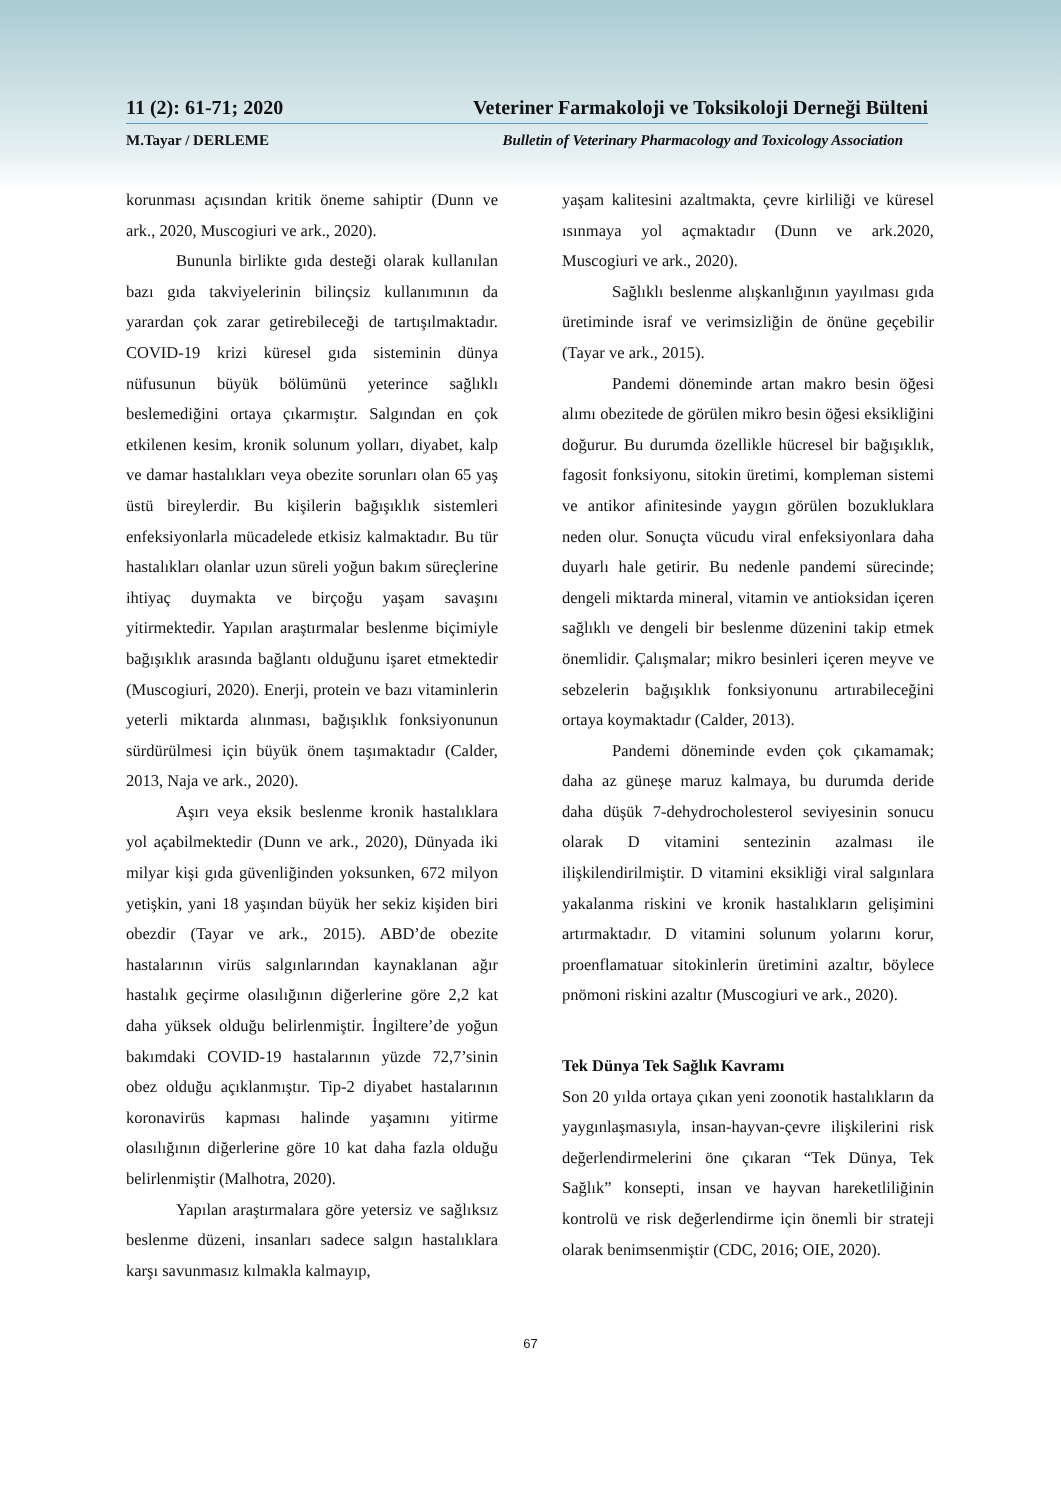11 (2): 61-71; 2020 Veteriner Farmakoloji ve Toksikoloji Derneği Bülteni
M.Tayar / DERLEME Bulletin of Veterinary Pharmacology and Toxicology Association
korunması açısından kritik öneme sahiptir (Dunn ve ark., 2020, Muscogiuri ve ark., 2020).
Bununla birlikte gıda desteği olarak kullanılan bazı gıda takviyelerinin bilinçsiz kullanımının da yarardan çok zarar getirebileceği de tartışılmaktadır. COVID-19 krizi küresel gıda sisteminin dünya nüfusunun büyük bölümünü yeterince sağlıklı beslemediğini ortaya çıkarmıştır. Salgından en çok etkilenen kesim, kronik solunum yolları, diyabet, kalp ve damar hastalıkları veya obezite sorunları olan 65 yaş üstü bireylerdir. Bu kişilerin bağışıklık sistemleri enfeksiyonlarla mücadelede etkisiz kalmaktadır. Bu tür hastalıkları olanlar uzun süreli yoğun bakım süreçlerine ihtiyaç duymakta ve birçoğu yaşam savaşını yitirmektedir. Yapılan araştırmalar beslenme biçimiyle bağışıklık arasında bağlantı olduğunu işaret etmektedir (Muscogiuri, 2020). Enerji, protein ve bazı vitaminlerin yeterli miktarda alınması, bağışıklık fonksiyonunun sürdürülmesi için büyük önem taşımaktadır (Calder, 2013, Naja ve ark., 2020).
Aşırı veya eksik beslenme kronik hastalıklara yol açabilmektedir (Dunn ve ark., 2020), Dünyada iki milyar kişi gıda güvenliğinden yoksunken, 672 milyon yetişkin, yani 18 yaşından büyük her sekiz kişiden biri obezdir (Tayar ve ark., 2015). ABD’de obezite hastalarının virüs salgınlarından kaynaklanan ağır hastalık geçirme olasılığının diğerlerine göre 2,2 kat daha yüksek olduğu belirlenmiştir. İngiltere’de yoğun bakımdaki COVID-19 hastalarının yüzde 72,7’sinin obez olduğu açıklanmıştır. Tip-2 diyabet hastalarının koronavirüs kapması halinde yaşamını yitirme olasılığının diğerlerine göre 10 kat daha fazla olduğu belirlenmiştir (Malhotra, 2020).
Yapılan araştırmalara göre yetersiz ve sağlıksız beslenme düzeni, insanları sadece salgın hastalıklara karşı savunmasız kılmakla kalmayıp,
yaşam kalitesini azaltmakta, çevre kirliliği ve küresel ısınmaya yol açmaktadır (Dunn ve ark.2020, Muscogiuri ve ark., 2020).
Sağlıklı beslenme alışkanlığının yayılması gıda üretiminde israf ve verimsizliğin de önüne geçebilir (Tayar ve ark., 2015).
Pandemi döneminde artan makro besin öğesi alımı obezitede de görülen mikro besin öğesi eksikliğini doğurur. Bu durumda özellikle hücresel bir bağışıklık, fagosit fonksiyonu, sitokin üretimi, kompleman sistemi ve antikor afinitesinde yaygın görülen bozukluklara neden olur. Sonuçta vücudu viral enfeksiyonlara daha duyarlı hale getirir. Bu nedenle pandemi sürecinde; dengeli miktarda mineral, vitamin ve antioksidan içeren sağlıklı ve dengeli bir beslenme düzenini takip etmek önemlidir. Çalışmalar; mikro besinleri içeren meyve ve sebzelerin bağışıklık fonksiyonunu artırabileceğini ortaya koymaktadır (Calder, 2013).
Pandemi döneminde evden çok çıkamamak; daha az güneşe maruz kalmaya, bu durumda deride daha düşük 7-dehydrocholesterol seviyesinin sonucu olarak D vitamini sentezinin azalması ile ilişkilendirilmiştir. D vitamini eksikliği viral salgınlara yakalanma riskini ve kronik hastalıkların gelişimini artırmaktadır. D vitamini solunum yolarını korur, proenflamatuar sitokinlerin üretimini azaltır, böylece pnömoni riskini azaltır (Muscogiuri ve ark., 2020).
Tek Dünya Tek Sağlık Kavramı
Son 20 yılda ortaya çıkan yeni zoonotik hastalıkların da yaygınlaşmasıyla, insan-hayvan-çevre ilişkilerini risk değerlendirmelerini öne çıkaran “Tek Dünya, Tek Sağlık” konsepti, insan ve hayvan hareketliliğinin kontrolü ve risk değerlendirme için önemli bir strateji olarak benimsenmiştir (CDC, 2016; OIE, 2020).
67